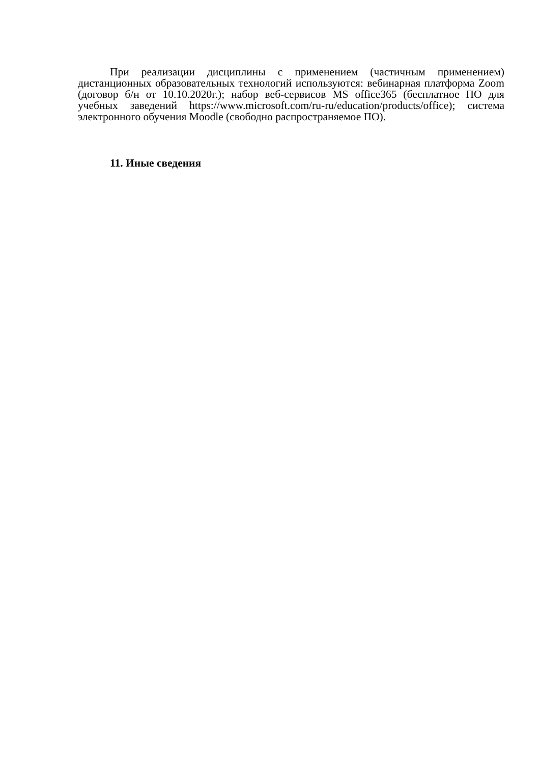При реализации дисциплины с применением (частичным применением) дистанционных образовательных технологий используются: вебинарная платформа Zoom (договор б/н от 10.10.2020г.); набор веб-сервисов MS office365 (бесплатное ПО для учебных заведений https://www.microsoft.com/ru-ru/education/products/office); система электронного обучения Moodle (свободно распространяемое ПО).
11. Иные сведения